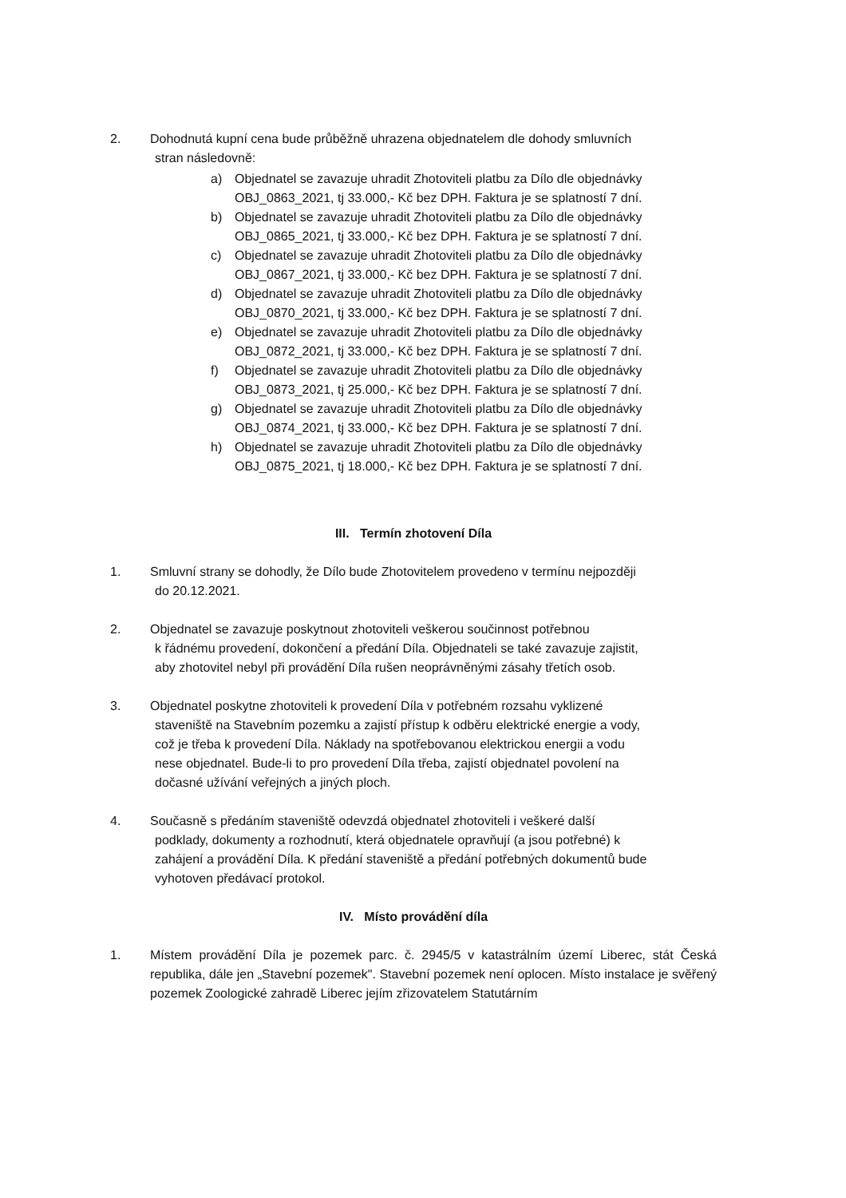2. Dohodnutá kupní cena bude průběžně uhrazena objednatelem dle dohody smluvních
stran následovně:
a) Objednatel se zavazuje uhradit Zhotoviteli platbu za Dílo dle objednávky OBJ_0863_2021, tj 33.000,- Kč bez DPH. Faktura je se splatností 7 dní.
b) Objednatel se zavazuje uhradit Zhotoviteli platbu za Dílo dle objednávky OBJ_0865_2021, tj 33.000,- Kč bez DPH. Faktura je se splatností 7 dní.
c) Objednatel se zavazuje uhradit Zhotoviteli platbu za Dílo dle objednávky OBJ_0867_2021, tj 33.000,- Kč bez DPH. Faktura je se splatností 7 dní.
d) Objednatel se zavazuje uhradit Zhotoviteli platbu za Dílo dle objednávky OBJ_0870_2021, tj 33.000,- Kč bez DPH. Faktura je se splatností 7 dní.
e) Objednatel se zavazuje uhradit Zhotoviteli platbu za Dílo dle objednávky OBJ_0872_2021, tj 33.000,- Kč bez DPH. Faktura je se splatností 7 dní.
f) Objednatel se zavazuje uhradit Zhotoviteli platbu za Dílo dle objednávky OBJ_0873_2021, tj 25.000,- Kč bez DPH. Faktura je se splatností 7 dní.
g) Objednatel se zavazuje uhradit Zhotoviteli platbu za Dílo dle objednávky OBJ_0874_2021, tj 33.000,- Kč bez DPH. Faktura je se splatností 7 dní.
h) Objednatel se zavazuje uhradit Zhotoviteli platbu za Dílo dle objednávky OBJ_0875_2021, tj 18.000,- Kč bez DPH. Faktura je se splatností 7 dní.
III. Termín zhotovení Díla
1. Smluvní strany se dohodly, že Dílo bude Zhotovitelem provedeno v termínu nejpozději
do 20.12.2021.
2. Objednatel se zavazuje poskytnout zhotoviteli veškerou součinnost potřebnou
k řádnému provedení, dokončení a předání Díla. Objednateli se také zavazuje zajistit,
aby zhotovitel nebyl při provádění Díla rušen neoprávněnými zásahy třetích osob.
3. Objednatel poskytne zhotoviteli k provedení Díla v potřebném rozsahu vyklizené
staveniště na Stavebním pozemku a zajistí přístup k odběru elektrické energie a vody,
což je třeba k provedení Díla. Náklady na spotřebovanou elektrickou energii a vodu
nese objednatel. Bude-li to pro provedení Díla třeba, zajistí objednatel povolení na
dočasné užívání veřejných a jiných ploch.
4. Současně s předáním staveniště odevzdá objednatel zhotoviteli i veškeré další
podklady, dokumenty a rozhodnutí, která objednatele opravňují (a jsou potřebné) k
zahájení a provádění Díla. K předání staveniště a předání potřebných dokumentů bude
vyhotoven předávací protokol.
IV. Místo provádění díla
1. Místem provádění Díla je pozemek parc. č. 2945/5 v katastrálním území Liberec, stát Česká republika, dále jen „Stavební pozemek". Stavební pozemek není oplocen. Místo instalace je svěřený pozemek Zoologické zahradě Liberec jejím zřizovatelem Statutárním